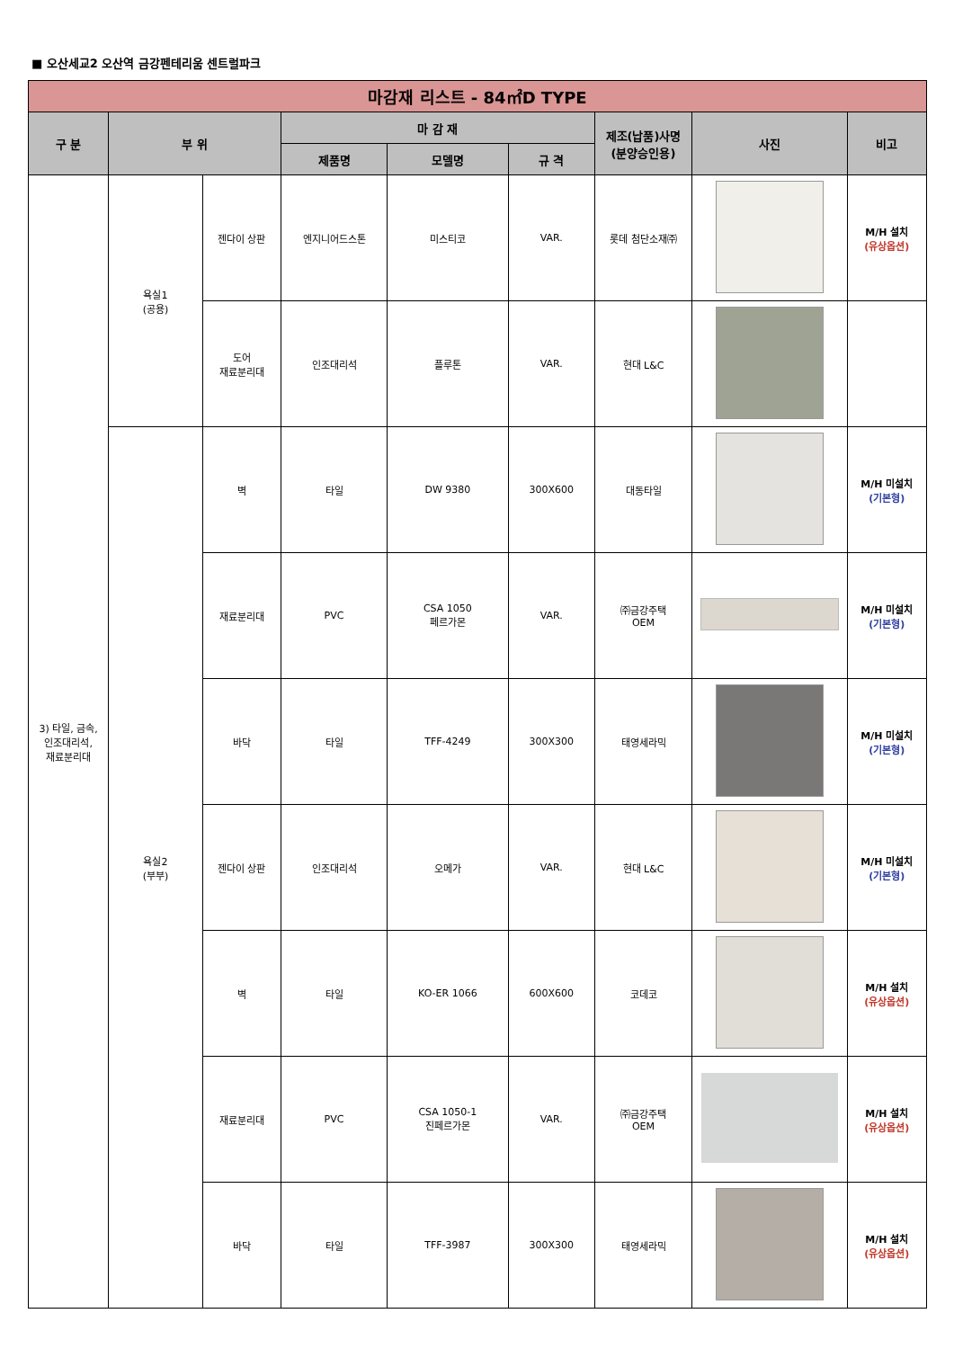■ 오산세교2 오산역 금강펜테리움 센트럴파크
| 마감재 리스트 - 84㎡D TYPE | | | | | | | | |
| 구 분 | 부 위 | | 마 감 재 | | | 제조(납품)사명 (분양승인용) | 사진 | 비고 |
| | | | 제품명 | 모델명 | 규 격 | | | |
| 3) 타일, 금속, 인조대리석, 재료분리대 | 욕실1 (공용) | 젠다이 상판 | 엔지니어드스톤 | 미스티코 | VAR. | 롯데 첨단소재㈜ | | M/H 설치 (유상옵션) |
| | | 도어 재료분리대 | 인조대리석 | 플루톤 | VAR. | 현대 L&C | | |
| | 욕실2 (부부) | 벽 | 타일 | DW 9380 | 300X600 | 대동타일 | | M/H 미설치 (기본형) |
| | | 재료분리대 | PVC | CSA 1050 페르가몬 | VAR. | ㈜금강주택 OEM | | M/H 미설치 (기본형) |
| | | 바닥 | 타일 | TFF-4249 | 300X300 | 태영세라믹 | | M/H 미설치 (기본형) |
| | | 젠다이 상판 | 인조대리석 | 오메가 | VAR. | 현대 L&C | | M/H 미설치 (기본형) |
| | | 벽 | 타일 | KO-ER 1066 | 600X600 | 코데코 | | M/H 설치 (유상옵션) |
| | | 재료분리대 | PVC | CSA 1050-1 진페르가몬 | VAR. | ㈜금강주택 OEM | | M/H 설치 (유상옵션) |
| | | 바닥 | 타일 | TFF-3987 | 300X300 | 태영세라믹 | | M/H 설치 (유상옵션) |